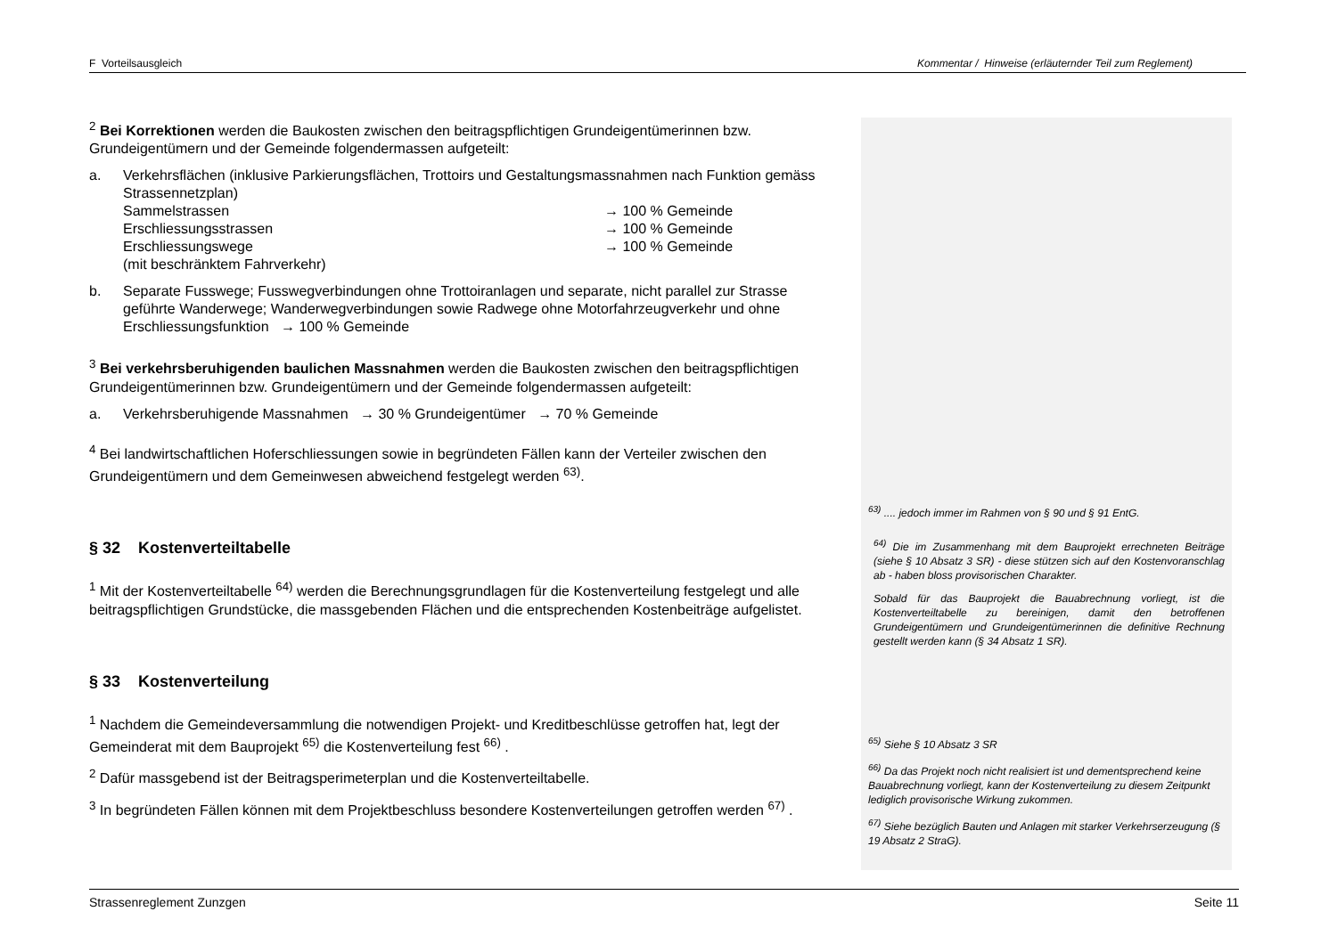F Vorteilsausgleich Kommentar / Hinweise (erläuternder Teil zum Reglement)
<sup>2</sup> Bei Korrektionen werden die Baukosten zwischen den beitragspflichtigen Grundeigentümerinnen bzw. Grundeigentümern und der Gemeinde folgendermassen aufgeteilt:
a. Verkehrsflächen (inklusive Parkierungsflächen, Trottoirs und Gestaltungsmassnahmen nach Funktion gemäss Strassennetzplan)
Sammelstrassen → 100 % Gemeinde
Erschliessungsstrassen → 100 % Gemeinde
Erschliessungswege
(mit beschränktem Fahrverkehr) → 100 % Gemeinde
b. Separate Fusswege; Fusswegverbindungen ohne Trottoiranlagen und separate, nicht parallel zur Strasse geführte Wanderwege; Wanderwegverbindungen sowie Radwege ohne Motorfahrzeugverkehr und ohne Erschliessungsfunktion → 100 % Gemeinde
<sup>3</sup> Bei verkehrsberuhigenden baulichen Massnahmen werden die Baukosten zwischen den beitragspflichtigen Grundeigentümerinnen bzw. Grundeigentümern und der Gemeinde folgendermassen aufgeteilt:
a. Verkehrsberuhigende Massnahmen → 30 % Grundeigentümer → 70 % Gemeinde
<sup>4</sup> Bei landwirtschaftlichen Hoferschliessungen sowie in begründeten Fällen kann der Verteiler zwischen den Grundeigentümern und dem Gemeinwesen abweichend festgelegt werden <sup>63)</sup>.
§ 32 Kostenverteiltabelle
<sup>1</sup> Mit der Kostenverteiltabelle <sup>64)</sup> werden die Berechnungsgrundlagen für die Kostenverteilung festgelegt und alle beitragspflichtigen Grundstücke, die massgebenden Flächen und die entsprechenden Kostenbeiträge aufgelistet.
§ 33 Kostenverteilung
<sup>1</sup> Nachdem die Gemeindeversammlung die notwendigen Projekt- und Kreditbeschlüsse getroffen hat, legt der Gemeinderat mit dem Bauprojekt <sup>65)</sup> die Kostenverteilung fest <sup>66)</sup> .
<sup>2</sup> Dafür massgebend ist der Beitragsperimeterplan und die Kostenverteiltabelle.
<sup>3</sup> In begründeten Fällen können mit dem Projektbeschluss besondere Kostenverteilungen getroffen werden <sup>67)</sup> .
<sup>63)</sup> .... jedoch immer im Rahmen von § 90 und § 91 EntG.
<sup>64)</sup> Die im Zusammenhang mit dem Bauprojekt errechneten Beiträge (siehe § 10 Absatz 3 SR) - diese stützen sich auf den Kostenvoranschlag ab - haben bloss provisorischen Charakter.
Sobald für das Bauprojekt die Bauabrechnung vorliegt, ist die Kostenverteiltabelle zu bereinigen, damit den betroffenen Grundeigentümern und Grundeigentümerinnen die definitive Rechnung gestellt werden kann (§ 34 Absatz 1 SR).
<sup>65)</sup> Siehe § 10 Absatz 3 SR
<sup>66)</sup> Da das Projekt noch nicht realisiert ist und dementsprechend keine Bauabrechnung vorliegt, kann der Kostenverteilung zu diesem Zeitpunkt lediglich provisorische Wirkung zukommen.
<sup>67)</sup> Siehe bezüglich Bauten und Anlagen mit starker Verkehrserzeugung (§ 19 Absatz 2 StraG).
Strassenreglement Zunzgen Seite 11